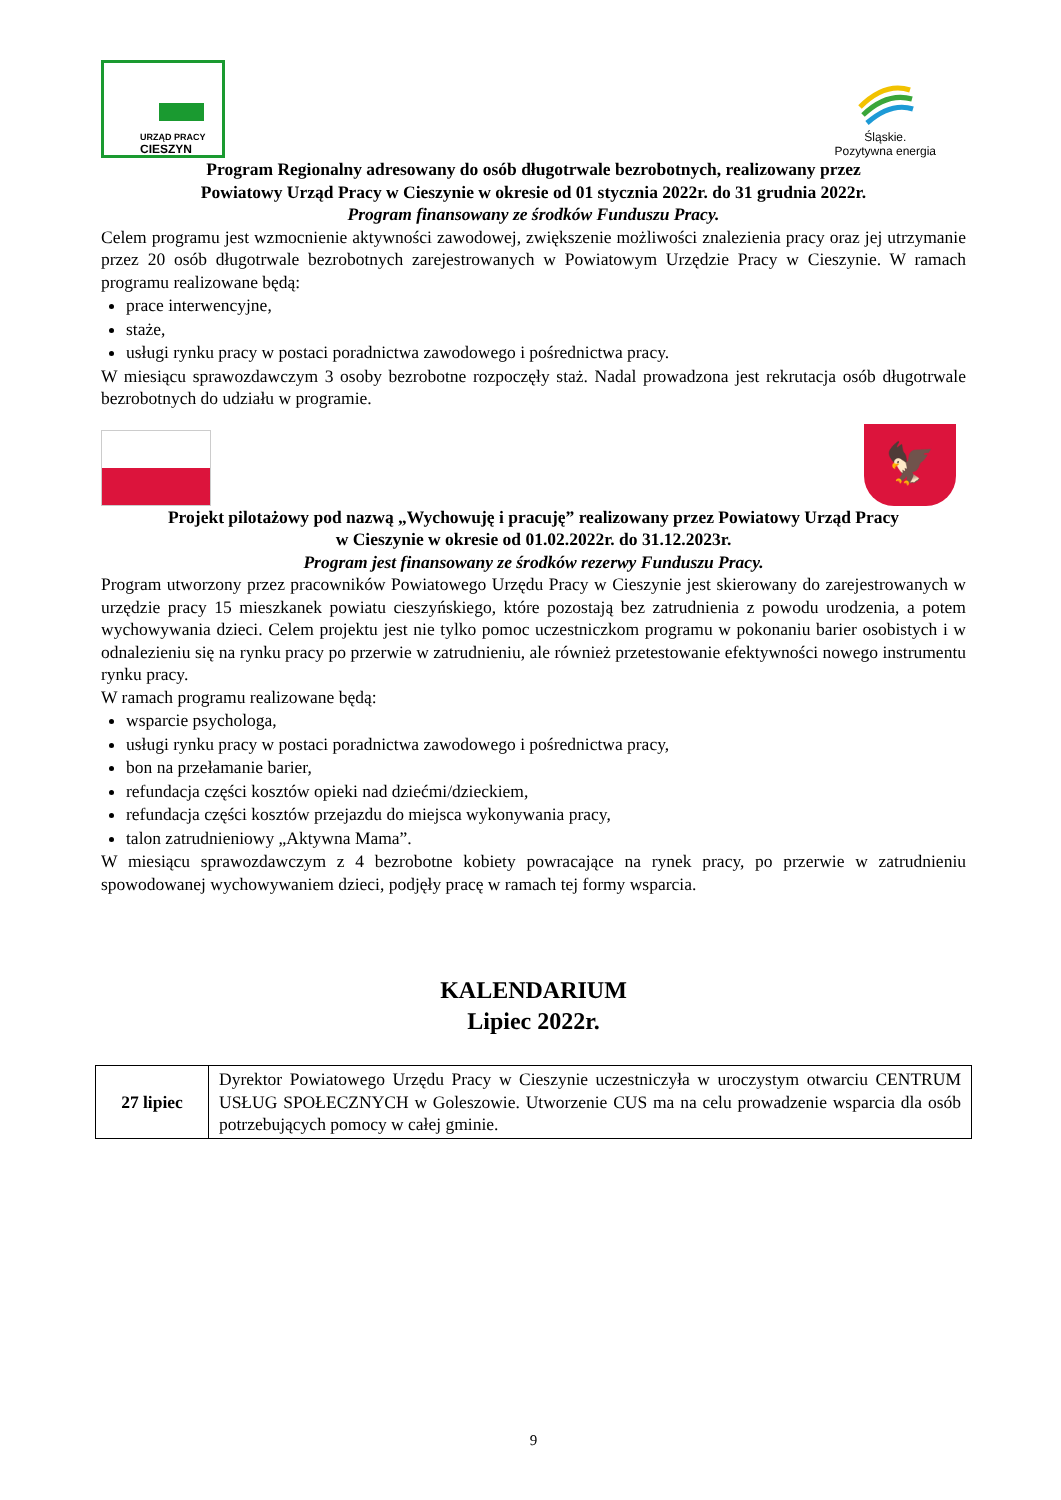URZĄD PRACY
CIESZYN
Śląskie.
Pozytywna energia
Program Regionalny adresowany do osób długotrwale bezrobotnych, realizowany przez
Powiatowy Urząd Pracy w Cieszynie w okresie od 01 stycznia 2022r. do 31 grudnia 2022r.
Program finansowany ze środków Funduszu Pracy.
Celem programu jest wzmocnienie aktywności zawodowej, zwiększenie możliwości znalezienia pracy oraz jej utrzymanie przez 20 osób długotrwale bezrobotnych zarejestrowanych w Powiatowym Urzędzie Pracy w Cieszynie. W ramach programu realizowane będą:
prace interwencyjne,
staże,
usługi rynku pracy w postaci poradnictwa zawodowego i pośrednictwa pracy.
W miesiącu sprawozdawczym 3 osoby bezrobotne rozpoczęły staż. Nadal prowadzona jest rekrutacja osób długotrwale bezrobotnych do udziału w programie.
🦅
Projekt pilotażowy pod nazwą „Wychowuję i pracuję” realizowany przez Powiatowy Urząd Pracy
w Cieszynie w okresie od 01.02.2022r. do 31.12.2023r.
Program jest finansowany ze środków rezerwy Funduszu Pracy.
Program utworzony przez pracowników Powiatowego Urzędu Pracy w Cieszynie jest skierowany do zarejestrowanych w urzędzie pracy 15 mieszkanek powiatu cieszyńskiego, które pozostają bez zatrudnienia z powodu urodzenia, a potem wychowywania dzieci. Celem projektu jest nie tylko pomoc uczestniczkom programu w pokonaniu barier osobistych i w odnalezieniu się na rynku pracy po przerwie w zatrudnieniu, ale również przetestowanie efektywności nowego instrumentu rynku pracy.
W ramach programu realizowane będą:
wsparcie psychologa,
usługi rynku pracy w postaci poradnictwa zawodowego i pośrednictwa pracy,
bon na przełamanie barier,
refundacja części kosztów opieki nad dziećmi/dzieckiem,
refundacja części kosztów przejazdu do miejsca wykonywania pracy,
talon zatrudnieniowy „Aktywna Mama”.
W miesiącu sprawozdawczym z 4 bezrobotne kobiety powracające na rynek pracy, po przerwie w zatrudnieniu spowodowanej wychowywaniem dzieci, podjęły pracę w ramach tej formy wsparcia.
KALENDARIUM
Lipiec 2022r.
| 27 lipiec | Dyrektor Powiatowego Urzędu Pracy w Cieszynie uczestniczyła w uroczystym otwarciu CENTRUM USŁUG SPOŁECZNYCH w Goleszowie. Utworzenie CUS ma na celu prowadzenie wsparcia dla osób potrzebujących pomocy w całej gminie. |
9